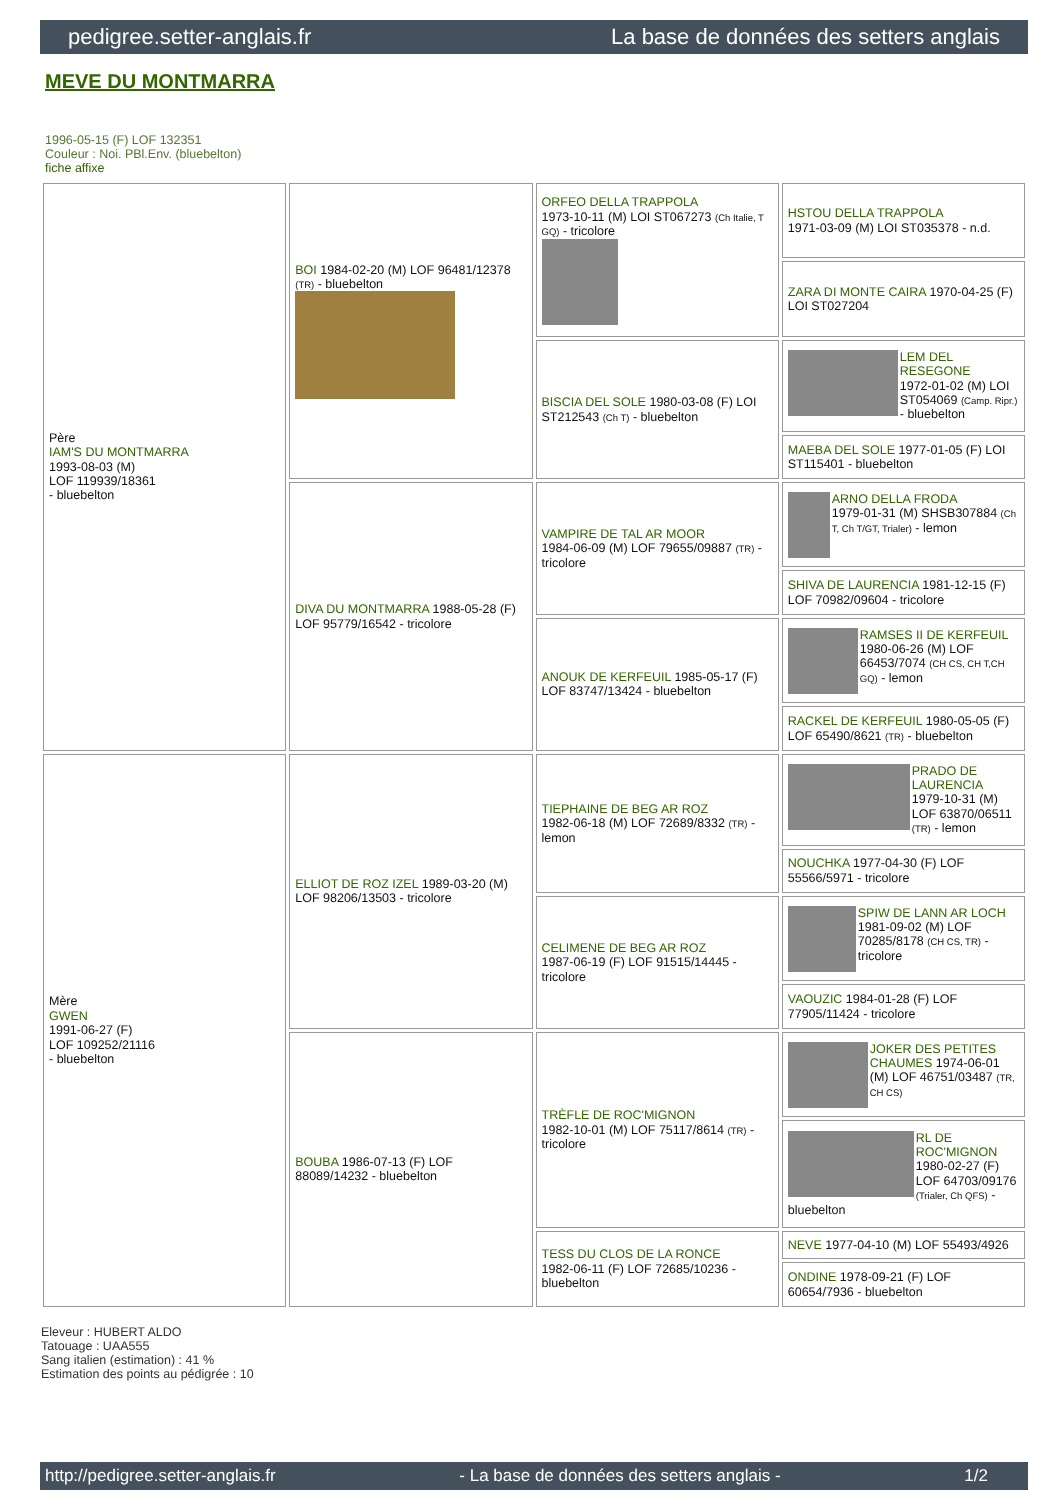pedigree.setter-anglais.fr La base de données des setters anglais
MEVE DU MONTMARRA
1996-05-15 (F) LOF 132351
Couleur : Noi. PBl.Env. (bluebelton)
fiche affixe
| Père IAM'S DU MONTMARRA 1993-08-03 (M) LOF 119939/18361 - bluebelton | BOI 1984-02-20 (M) LOF 96481/12378 (TR) - bluebelton | ORFEO DELLA TRAPPOLA 1973-10-11 (M) LOI ST067273 (Ch Italie, T GQ) - tricolore | HSTOU DELLA TRAPPOLA 1971-03-09 (M) LOI ST035378 - n.d. |
| | | | ZARA DI MONTE CAIRA 1970-04-25 (F) LOI ST027204 |
| | | BISCIA DEL SOLE 1980-03-08 (F) LOI ST212543 (Ch T) - bluebelton | LEM DEL RESEGONE 1972-01-02 (M) LOI ST054069 (Camp. Ripr.) - bluebelton |
| | | | MAEBA DEL SOLE 1977-01-05 (F) LOI ST115401 - bluebelton |
| | DIVA DU MONTMARRA 1988-05-28 (F) LOF 95779/16542 - tricolore | VAMPIRE DE TAL AR MOOR 1984-06-09 (M) LOF 79655/09887 (TR) - tricolore | ARNO DELLA FRODA 1979-01-31 (M) SHSB307884 (Ch T, Ch T/GT, Trialer) - lemon |
| | | | SHIVA DE LAURENCIA 1981-12-15 (F) LOF 70982/09604 - tricolore |
| | | ANOUK DE KERFEUIL 1985-05-17 (F) LOF 83747/13424 - bluebelton | RAMSES II DE KERFEUIL 1980-06-26 (M) LOF 66453/7074 (CH CS, CH T,CH GQ) - lemon |
| | | | RACKEL DE KERFEUIL 1980-05-05 (F) LOF 65490/8621 (TR) - bluebelton |
| Mère GWEN 1991-06-27 (F) LOF 109252/21116 - bluebelton | ELLIOT DE ROZ IZEL 1989-03-20 (M) LOF 98206/13503 - tricolore | TIEPHAINE DE BEG AR ROZ 1982-06-18 (M) LOF 72689/8332 (TR) - lemon | PRADO DE LAURENCIA 1979-10-31 (M) LOF 63870/06511 (TR) - lemon |
| | | | NOUCHKA 1977-04-30 (F) LOF 55566/5971 - tricolore |
| | | CELIMENE DE BEG AR ROZ 1987-06-19 (F) LOF 91515/14445 - tricolore | SPIW DE LANN AR LOCH 1981-09-02 (M) LOF 70285/8178 (CH CS, TR) - tricolore |
| | | | VAOUZIC 1984-01-28 (F) LOF 77905/11424 - tricolore |
| | BOUBA 1986-07-13 (F) LOF 88089/14232 - bluebelton | TRÈFLE DE ROC'MIGNON 1982-10-01 (M) LOF 75117/8614 (TR) - tricolore | JOKER DES PETITES CHAUMES 1974-06-01 (M) LOF 46751/03487 (TR, CH CS) |
| | | | RL DE ROC'MIGNON 1980-02-27 (F) LOF 64703/09176 (Trialer, Ch QFS) - bluebelton |
| | | TESS DU CLOS DE LA RONCE 1982-06-11 (F) LOF 72685/10236 - bluebelton | NEVE 1977-04-10 (M) LOF 55493/4926 |
| | | | ONDINE 1978-09-21 (F) LOF 60654/7936 - bluebelton |
Eleveur : HUBERT ALDO
Tatouage : UAA555
Sang italien (estimation) : 41 %
Estimation des points au pédigrée : 10
http://pedigree.setter-anglais.fr - La base de données des setters anglais - 1/2